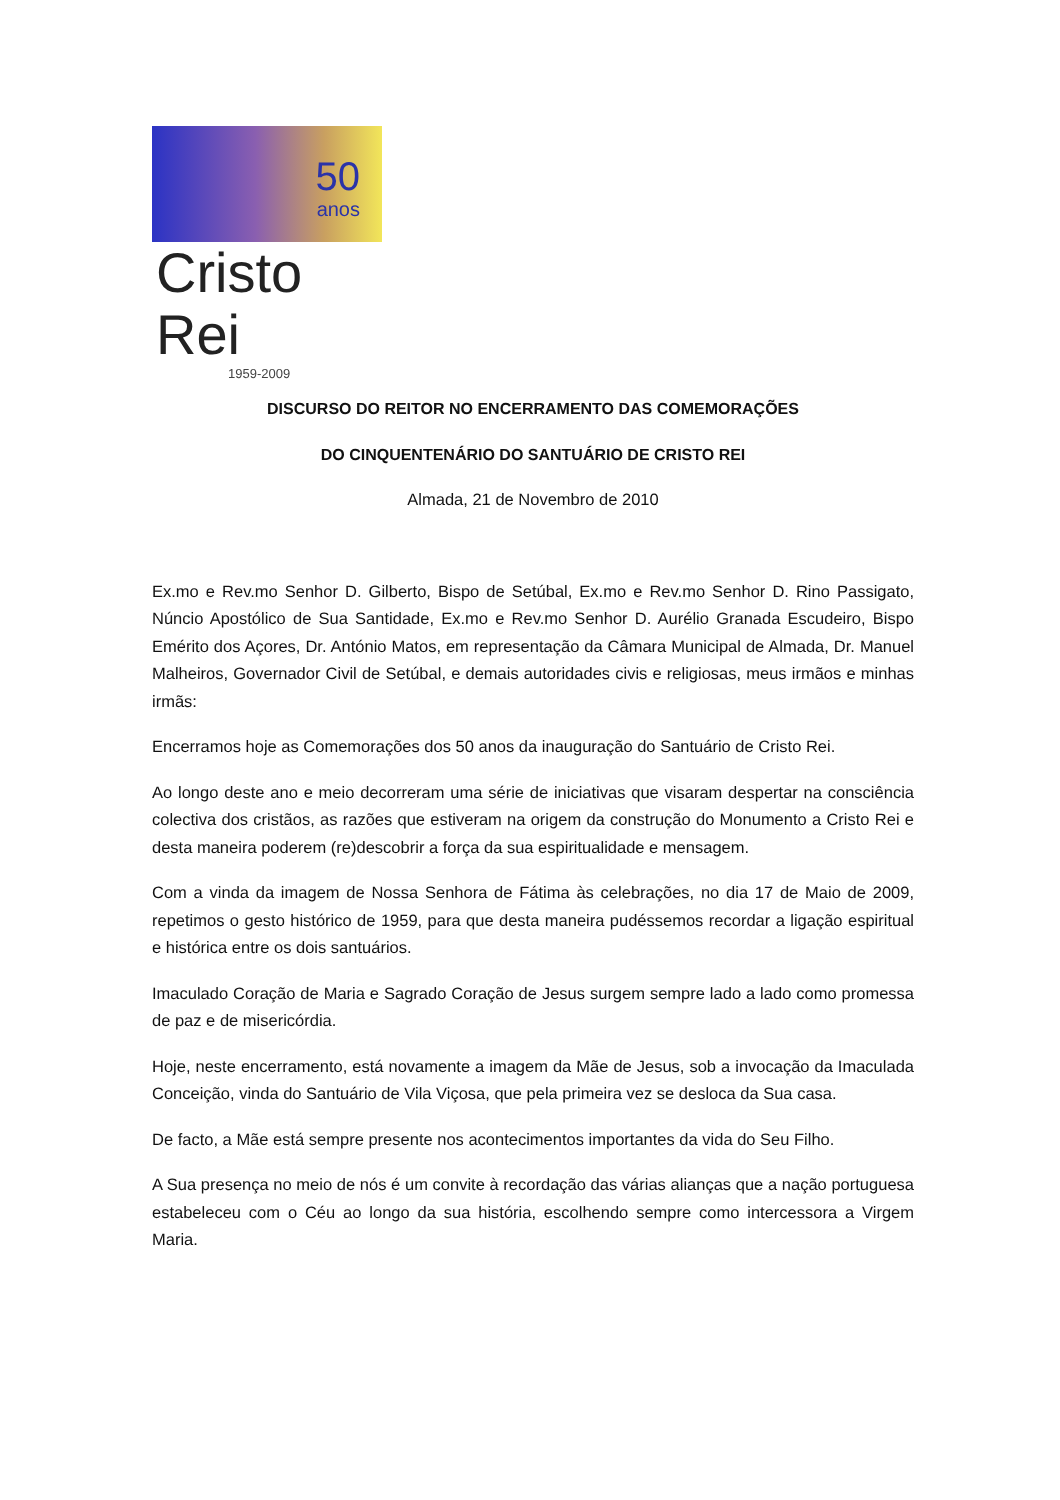50
anos
Cristo Rei
1959-2009
DISCURSO DO REITOR NO ENCERRAMENTO DAS COMEMORAÇÕES
DO CINQUENTENÁRIO DO SANTUÁRIO DE CRISTO REI
Almada, 21 de Novembro de 2010
Ex.mo e Rev.mo Senhor D. Gilberto, Bispo de Setúbal, Ex.mo e Rev.mo Senhor D. Rino Passigato, Núncio Apostólico de Sua Santidade, Ex.mo e Rev.mo Senhor D. Aurélio Granada Escudeiro, Bispo Emérito dos Açores, Dr. António Matos, em representação da Câmara Municipal de Almada, Dr. Manuel Malheiros, Governador Civil de Setúbal, e demais autoridades civis e religiosas, meus irmãos e minhas irmãs:
Encerramos hoje as Comemorações dos 50 anos da inauguração do Santuário de Cristo Rei.
Ao longo deste ano e meio decorreram uma série de iniciativas que visaram despertar na consciência colectiva dos cristãos, as razões que estiveram na origem da construção do Monumento a Cristo Rei e desta maneira poderem (re)descobrir a força da sua espiritualidade e mensagem.
Com a vinda da imagem de Nossa Senhora de Fátima às celebrações, no dia 17 de Maio de 2009, repetimos o gesto histórico de 1959, para que desta maneira pudéssemos recordar a ligação espiritual e histórica entre os dois santuários.
Imaculado Coração de Maria e Sagrado Coração de Jesus surgem sempre lado a lado como promessa de paz e de misericórdia.
Hoje, neste encerramento, está novamente a imagem da Mãe de Jesus, sob a invocação da Imaculada Conceição, vinda do Santuário de Vila Viçosa, que pela primeira vez se desloca da Sua casa.
De facto, a Mãe está sempre presente nos acontecimentos importantes da vida do Seu Filho.
A Sua presença no meio de nós é um convite à recordação das várias alianças que a nação portuguesa estabeleceu com o Céu ao longo da sua história, escolhendo sempre como intercessora a Virgem Maria.